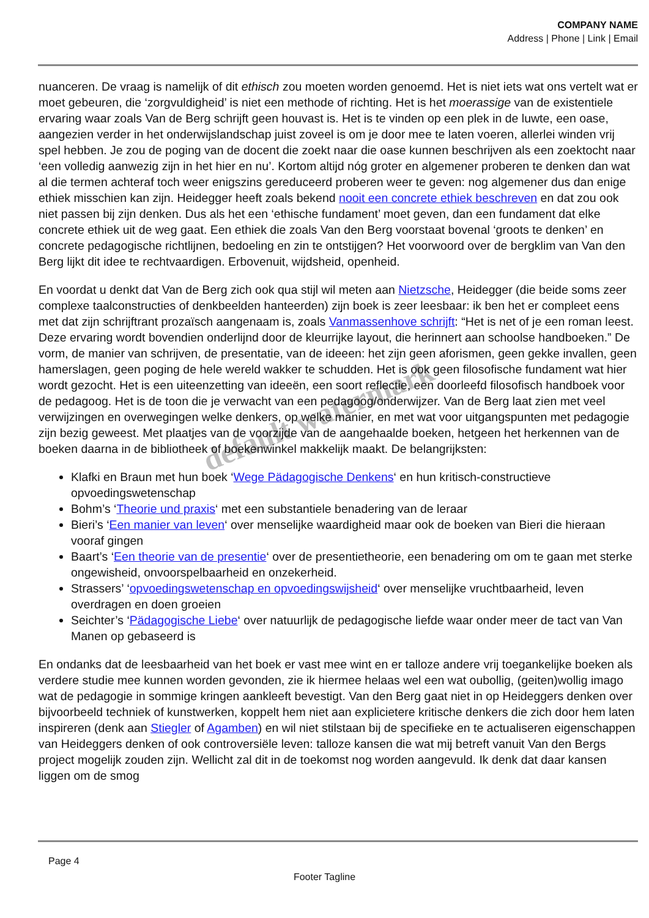COMPANY NAME
Address | Phone | Link | Email
nuanceren. De vraag is namelijk of dit ethisch zou moeten worden genoemd. Het is niet iets wat ons vertelt wat er moet gebeuren, die ‘zorgvuldigheid’ is niet een methode of richting. Het is het moerassige van de existentiele ervaring waar zoals Van de Berg schrijft geen houvast is. Het is te vinden op een plek in de luwte, een oase, aangezien verder in het onderwijslandschap juist zoveel is om je door mee te laten voeren, allerlei winden vrij spel hebben. Je zou de poging van de docent die zoekt naar die oase kunnen beschrijven als een zoektocht naar ‘een volledig aanwezig zijn in het hier en nu’. Kortom altijd nóg groter en algemener proberen te denken dan wat al die termen achteraf toch weer enigszins gereduceerd proberen weer te geven: nog algemener dus dan enige ethiek misschien kan zijn. Heidegger heeft zoals bekend nooit een concrete ethiek beschreven en dat zou ook niet passen bij zijn denken. Dus als het een ‘ethische fundament’ moet geven, dan een fundament dat elke concrete ethiek uit de weg gaat. Een ethiek die zoals Van den Berg voorstaat bovenal ‘groots te denken’ en concrete pedagogische richtlijnen, bedoeling en zin te ontstijgen? Het voorwoord over de bergklim van Van den Berg lijkt dit idee te rechtvaardigen. Erbovenuit, wijdsheid, openheid.
En voordat u denkt dat Van de Berg zich ook qua stijl wil meten aan Nietzsche, Heidegger (die beide soms zeer complexe taalconstructies of denkbeelden hanteerden) zijn boek is zeer leesbaar: ik ben het er compleet eens met dat zijn schrijftrant prozaïsch aangenaam is, zoals Vanmassenhove schrijft: “Het is net of je een roman leest. Deze ervaring wordt bovendien onderlijnd door de kleurrijke layout, die herinnert aan schoolse handboeken.” De vorm, de manier van schrijven, de presentatie, van de ideeen: het zijn geen aforismen, geen gekke invallen, geen hamerslagen, geen poging de hele wereld wakker te schudden. Het is ook geen filosofische fundament wat hier wordt gezocht. Het is een uiteenzetting van ideeën, een soort reflectie, een doorleefd filosofisch handboek voor de pedagoog. Het is de toon die je verwacht van een pedagoog/onderwijzer. Van de Berg laat zien met veel verwijzingen en overwegingen welke denkers, op welke manier, en met wat voor uitgangspunten met pedagogie zijn bezig geweest. Met plaatjes van de voorzijde van de aangehaalde boeken, hetgeen het herkennen van de boeken daarna in de bibliotheek of boekenwinkel makkelijk maakt. De belangrijksten:
Klafki en Braun met hun boek ‘Wege Pädagogische Denkens‘ en hun kritisch-constructieve opvoedingswetenschap
Bohm’s ‘Theorie und praxis‘ met een substantiele benadering van de leraar
Bieri’s ‘Een manier van leven‘ over menselijke waardigheid maar ook de boeken van Bieri die hieraan vooraf gingen
Baart’s ‘Een theorie van de presentie‘ over de presentietheorie, een benadering om om te gaan met sterke ongewisheid, onvoorspelbaarheid en onzekerheid.
Strassers’ ‘opvoedingswetenschap en opvoedingswijsheid‘ over menselijke vruchtbaarheid, leven overdragen en doen groeien
Seichter’s ‘Pädagogische Liebe‘ over natuurlijk de pedagogische liefde waar onder meer de tact van Van Manen op gebaseerd is
En ondanks dat de leesbaarheid van het boek er vast mee wint en er talloze andere vrij toegankelijke boeken als verdere studie mee kunnen worden gevonden, zie ik hiermee helaas wel een wat oubollig, (geiten)wollig imago wat de pedagogie in sommige kringen aankleeft bevestigt. Van den Berg gaat niet in op Heideggers denken over bijvoorbeeld techniek of kunstwerken, koppelt hem niet aan explicietere kritische denkers die zich door hem laten inspireren (denk aan Stiegler of Agamben) en wil niet stilstaan bij de specifieke en te actualiseren eigenschappen van Heideggers denken of ook controversiële leven: talloze kansen die wat mij betreft vanuit Van den Bergs project mogelijk zouden zijn. Wellicht zal dit in de toekomst nog worden aangevuld. Ik denk dat daar kansen liggen om de smog
Page 4
Footer Tagline
default watermark